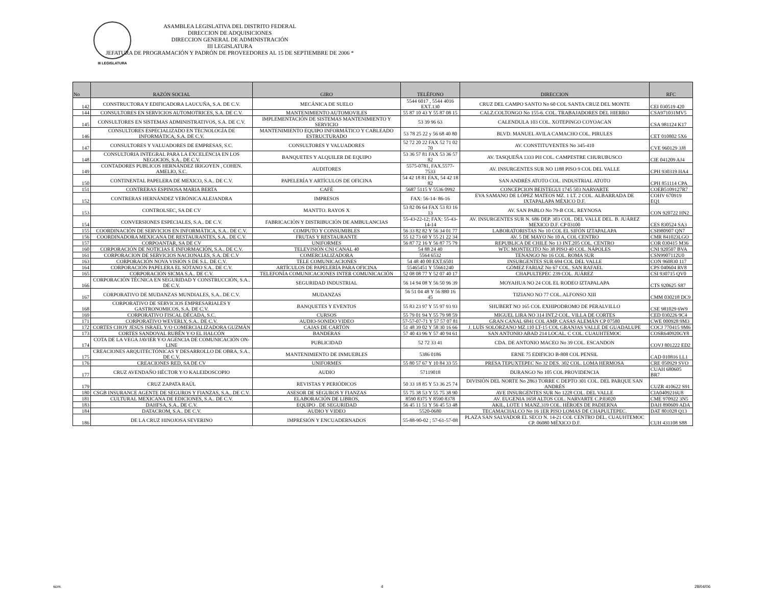III LEGISLATURA
ASAMBLEA LEGISLATIVA DEL DISTRITO FEDERAL
DIRECCION DE ADQUISICIONES
DIRECCION GENERAL DE ADMINISTRACIÓN
III LEGISLATURA
JEFATURA DE PROGRAMACIÓN Y PADRÓN DE PROVEEDORES AL 15 DE SEPTIEMBRE DE 2006 *
| No | RAZÓN SOCIAL | GIRO | TELÉFONO | DIRECCION | RFC |
| --- | --- | --- | --- | --- | --- |
| 142 | CONSTRUCTORA Y EDIFICADORA LAUCUÑA, S.A. DE C.V. | MECÁNICA DE SUELO | 5544 6017 , 5544 4016 EXT.130 | CRUZ DEL CAMPO SANTO No 60 COL SANTA CRUZ DEL MONTE | CEI 030519 420 |
| 144 | CONSULTORES EN SERVICIOS AUTOMOTRICES, S.A. DE C.V. | MANTENIMIENTO AUTOMOVILES | 55 87 10 43 Y 55 87 08 15 | CALZ.COLTONGO No 155-6. COL. TRABAJADORES DEL HIERRO | CSA971031MV5 |
| 145 | CONSULTORES EN SISTEMAS ADMINISTRATIVOS, S.A. DE C.V. | IMPLEMENTACIÓN DE SISTEMAS MANTENIMIENTO Y SERVICIO | 53 39 96 63 | CALENDULA 103 COL. XOTEPINGO COYOACAN | CSA 981124 K17 |
| 146 | CONSULTORES ESPECIALIZADO EN TECNOLOGÍA DE INFORMÁTICA, S.A. DE C.V. | MANTENIMIENTO EQUIPO INFORMÁTICO Y CABLEADO ESTRUCTURADO | 53 78 25 22 y 56 68 40 80 | BLVD. MANUEL AVILA CAMACHO COL. PIRULES | CET 010802 5X6 |
| 147 | CONSULTORES Y VALUADORES DE EMPRESAS, S.C. | CONSULTORES Y VALUADORES | 52 72 20 22 FAX 52 71 02 70 | AV. CONSTITUYENTES No 345-410 | CVE 960129 3J8 |
| 148 | CONSULTORIA INTEGRAL PARA LA EXCELENCIA EN LOS NEGOCIOS, S.A.. DE C.V. | BANQUETES Y ALQUILER DE EQUIPO | 53 36 57 81 FAX 53 36 57 82 | AV. TASQUEÑA 1333 PH COL. CAMPESTRE CHURUBUSCO | CIE 041209 AJ4 |
| 149 | CONTADORES PUBLICOS HERNÁNDEZ IRIGOYEN , COHEN. AMELIO, S.C. | AUDITORES | 5575-0781, FAX.5577-7533 | AV. INSURGENTES SUR NO 1188 PISO 9 COL DEL VALLE | CPH 930319 HA4 |
| 150 | CONTINENTAL PAPELERA DE MEXICO, S.A.. DE C.V. | PAPELERÍA Y ARTÍCULOS DE OFICINA | 54 42 18 81 FAX, 54 42 18 82 | SAN ANDRÉS ATOTO COL. INDUSTRIAL ATOTO | CPH 851114 CPA |
| 151 | CONTRERAS ESPINOSA MARIA BERTA | CAFÉ | 5687 5115 Y 5536 0992 | CONCEPCION BEISTEGUI 1745 503 NARVARTE | COEB5109127R7 |
| 152 | CONTRERAS HERNÁNDEZ VERÓNICA ALEJANDRA | IMPRESOS | FAX: 56-14- 86-16 | EVA SAMANO DE LÓPEZ MATEOS MZ. 1 LT. 2 COL. ALBARRADA DE IXTAPALAPA MÉXICO D.F. | COHV 670919 EQ1 |
| 153 | CONTROLSEC, SA DE CV | MANTTO. RAYOS X | 53 82 06 64 FAX 53 83 16 13 | AV. SAN PABLO No 79-B COL. REYNOSA | CON 920722 HN2 |
| 154 | CONVERSIONES ESPECIALES, S.A.. DE C.V. | FABRICACIÓN Y DISTRIBUCIÓN DE AMBULANCIAS | 55-43-22-12; FAX: 55-43-14-14 | AV. INSURGENTES SUR N. 686 DEP. 303 COL. DEL VALLE DEL. B. JUÁREZ MEXICO D.F. CP 03100 | CES 830524 SA3 |
| 155 | COORDINACIÓN DE SERVICIOS EN INFORMÁTICA, S.A.. DE C.V. | COMPUTO Y CONSUMIBLES | 56 33 82 82 Y 56 34 01 77 | LABORATORISTAS No 10 COL EL SIFÓN IZTAPALAPA | CSI980907 QN7 |
| 156 | COORDINADORA MEXICANA DE RESTAURANTES, S.A.. DE C.V. | FRUTAS Y RESTAURANTE | 55 12 73 60 Y 55 21 22 34 | AV. 5 DE MAYO No 10 A, COL CENTRO | CMR 841023LGO |
| 157 | CORPOANTAR, SA DE CV | UNIFORMES | 56 87 72 16 Y 56 87 75 79 | REPUBLICA DE CHILE No 13 INT.205 COL. CENTRO | COR 030415 M36 |
| 160 | CORPORACIÓN DE NOTICIAS E INFORMACIÓN, S.A.. DE C.V. | TELEVISIÓN CNI CANAL 40 | 54 88 24 40 | WTC MONTECITO No 38 PISO 40 COL. NÁPOLES | CNI 920507 BVA |
| 161 | CORPORACION DE SERVICIOS NACIONALES, S.A. DE C.V | COMERCIALIZADORA | 5564 6532 | TENANGO No 16 COL. ROMA SUR | CSN9907112U0 |
| 163 | CORPORACIÓN NOVA VISIÓN S DE S.L. DE C.V. | TELE COMUNICACIONES | 54 48 40 00 EXT.6501 | INSURGENTES SUR 694 COL DEL VALLE | CON 960830 117 |
| 164 | CORPORACIÓN PAPELERA EL SÓTANO S.A.. DE C.V. | ARTÍCULOS DE PAPELERÍA PARA OFICINA | 55465451 Y 55661240 | GÓMEZ FARIAZ No 67 COL. SAN RAFAEL | CPS 040604 RV8 |
| 165 | CORPORACIÓN SICMA S.A.. DE C.V. | TELEFONÍA COMUNICACIONES INTER COMUNICACIÓN | 52 08 08 77 Y 52 07 40 17 | CHAPULTEPEC 239 COL. JUÁREZ | CSI 930715 QV0 |
| 166 | CORPORACIÓN TÉCNICA EN SEGURIDAD Y CONSTRUCCIÓN, S.A.. DE C.V. | SEGURIDAD INDUSTRIAL | 56 14 94 08 Y 56 50 96 39 | MOYAHUA NO 24 COL EL RODEO IZTAPALAPA | CTS 920625 S87 |
| 167 | CORPORATIVO DE MUDANZAS MUNDIALES, S.A.. DE C.V. | MUDANZAS | 56 51 04 48 Y 56 880 16 45 | TIZIANO NO 77 COL. ALFONSO XIII | CMM 030218 DC9 |
| 168 | CORPORATIVO DE SERVICIOS EMPRESARIALES Y GASTRONOMICOS, S.A. DE C.V. | BANQUETES Y EVENTOS | 55 83 23 97 Y 55 97 93 93 | SHUBERT NO 165 COL EXHIPODROMO DE PERALVILLO | CSE 981029 6W9 |
| 169 | CORPORATIVO FISCAL DÉCADA, S.C. | CURSOS | 55 79 01 94 Y 55 79 98 59 | MIGUEL LIRA NO 314 INT.2 COL. VILLA DE CORTES | CED 030226 9C4 |
| 171 | CORPORATIVO WEVERLY, S.A.. DE C.V. | AUDIO-SONIDO VIDEO | 57-57-07-71 Y 57 57 07 81 | GRAN CANAL 6841 COL AMP. CASAS ALEMÁN CP 07580 | CWE 000928 9M3 |
| 172 | CORTES CHOY JESÚS ISRAEL Y/O COMERCIALIZADORA GUZMÁN | CAJAS DE CARTÓN | 51 48 39 02 Y 58 30 16 66 | J. LUÍS SOLÓRZANO MZ.110 LT-15 COL GRANJAS VALLE DE GUADALUPE | COCJ 770415 9M6 |
| 173 | CORTES SANDOVAL RUBÉN Y/O EL HALCÓN | BANDERAS | 57 40 43 96 Y 57 40 94 61 | SAN ANTONIO ABAD 214 LOCAL. C COL. CUAUHTEMOC | COSR640920GY8 |
| 174 | COTA DE LA VEGA JAVIER Y/O AGENCIA DE COMUNICACIÓN ON-LINE | PUBLICIDAD | 52 72 33 41 | CDA. DE ANTONIO MACEO No 39 COL. ESCANDON | COVJ 801222 ED2 |
| 175 | CREACIONES ARQUITECTÓNICAS Y DESARROLLO DE OBRA, S.A.. DE C.V. | MANTENIMIENTO DE INMUEBLES | 5386 0186 | ERNE 75 EDIFICIO B-808 COL PENSIL | CAD 010816 LL1 |
| 176 | CREACIONES RED, SA DE CV | UNIFORMES | 55 80 57 67 Y 10 84 33 55 | PRESA TEPUXTEPEC No 32 DES. 302 COL. LOMA HERMOSA | CRE 050929 SVO |
| 177 | CRUZ AVENDAÑO HÉCTOR Y/O KALEIDOSCOPIO | AUDIO | 57119018 | DURANGO No 105 COL PROVIDENCIA | CUAH 680605 BR7 |
| 179 | CRUZ ZAPATA RAÚL | REVISTAS Y PERIÓDICOS | 50 33 18 85 Y 53 36 25 74 | DIVISIÓN DEL NORTE No 2863 TORRE C DEPTO 301 COL. DEL PARQUE SAN ANDRÉS | CUZR 410622 S91 |
| 180 | CSGB INSURANCE AGENTE DE SEGUROS Y FIANZAS, S.A.. DE C.V. | ASESOR DE SEGUROS Y FIANZAS | 55 75 38 53 Y 55 75 38 90 | AVE INSURGENTES SUR No 1228 COL. DEL VALLE | CIA0409216U8 |
| 181 | CULTURAL MEXICANA DE EDICIONES, S.A.. DE C.V. | ELABORACIÓN DE LIBROS, | 8590 8375 Y 8590 8378 | AV. EUGENIA 1658 ALTOS COL. NARVARTE C.P.03020 | CME 970922 3N5 |
| 183 | DAHFSA, S.A.. DE C.V. | EQUIPO . DE SEGURIDAD | 56 45 11 51 Y 56 45 53 48 | AKIL, LOTE 1 MANZ.319 COL. HÉROES DE PADIERNA | DAH 890609 ADA |
| 184 | DATACROM, S.A.. DE C.V. | AUDIO Y VIDEO | 5520-0680 | TECAMACHALCO No 16 1ER PISO LOMAS DE CHAPULTEPEC. | DAT 801028 Q13 |
| 186 | DE LA CRUZ HINOJOSA SEVERINO | IMPRESIÓN Y ENCUADERNADOS | 55-88-90-02 ; 57-61-57-08 | PLAZA SAN SALVADOR EL SECO N. 14-21 COL CENTRO DEL. CUAUHTEMOC CP. 06080 MÉXICO D.F. | CUH 431108 S88 |
scm. 4 28/04/06